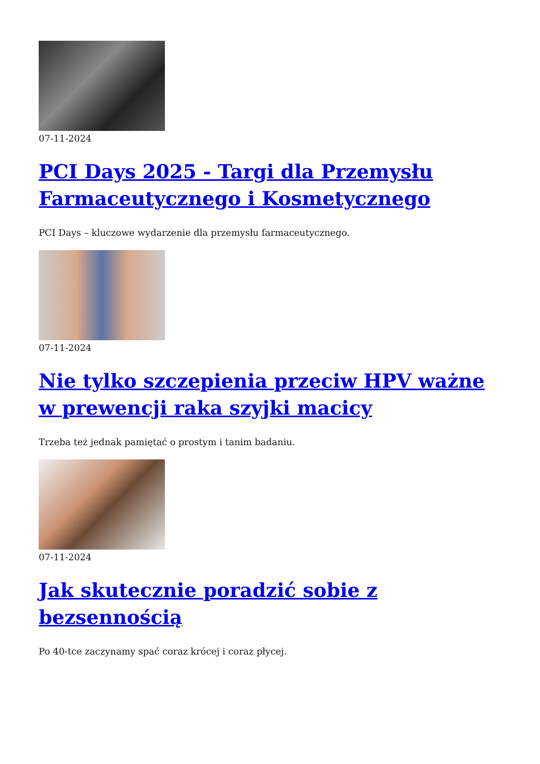07-11-2024
PCI Days 2025 - Targi dla Przemysłu Farmaceutycznego i Kosmetycznego
PCI Days – kluczowe wydarzenie dla przemysłu farmaceutycznego.
07-11-2024
Nie tylko szczepienia przeciw HPV ważne w prewencji raka szyjki macicy
Trzeba też jednak pamiętać o prostym i tanim badaniu.
07-11-2024
Jak skutecznie poradzić sobie z bezsennością
Po 40-tce zaczynamy spać coraz krócej i coraz płycej.